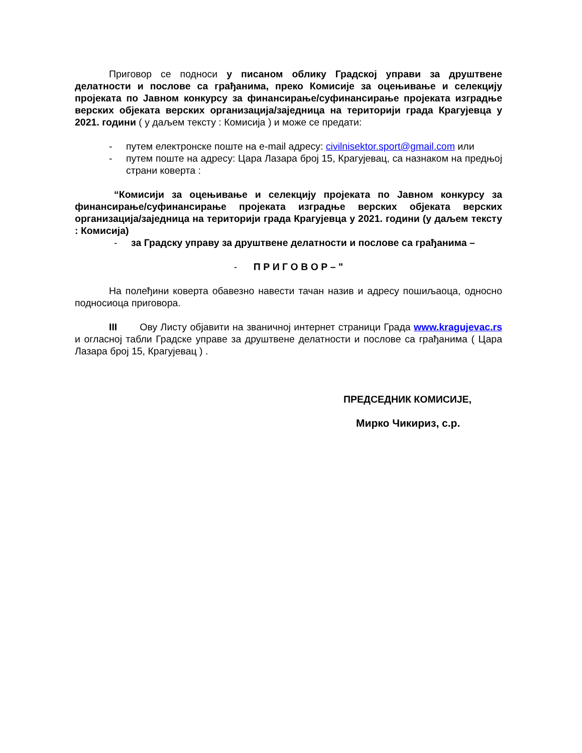Приговор се подноси у писаном облику Градској управи за друштвене делатности и послове са грађанима, преко Комисије за оцењивање и селекцију пројеката по Јавном конкурсу за финансирање/суфинансирање пројеката изградње верских објеката верских организација/заједница на територији града Крагујевца у 2021. години ( у даљем тексту : Комисија ) и може се предати:
- путем електронске поште на e-mail адресу: civilnisektor.sport@gmail.com или
- путем поште на адресу: Цара Лазара број 15, Крагујевац, са назнаком на предњој страни коверта :
“Комисији за оцењивање и селекцију пројеката по Јавном конкурсу за финансирање/суфинансирање пројеката изградње верских објеката верских организација/заједница на територији града Крагујевца у 2021. години (у даљем тексту : Комисија)
- за Градску управу за друштвене делатности и послове са грађанима –
- П Р И Г О В О Р – "
На полеђини коверта обавезно навести тачан назив и адресу пошиљаоца, односно подносиоца приговора.
III Ову Листу објавити на званичној интернет страници Града www.kragujevac.rs и огласној табли Градске управе за друштвене делатности и послове са грађанима ( Цара Лазара број 15, Крагујевац ) .
ПРЕДСЕДНИК КОМИСИЈЕ,
Мирко Чикириз, с.р.